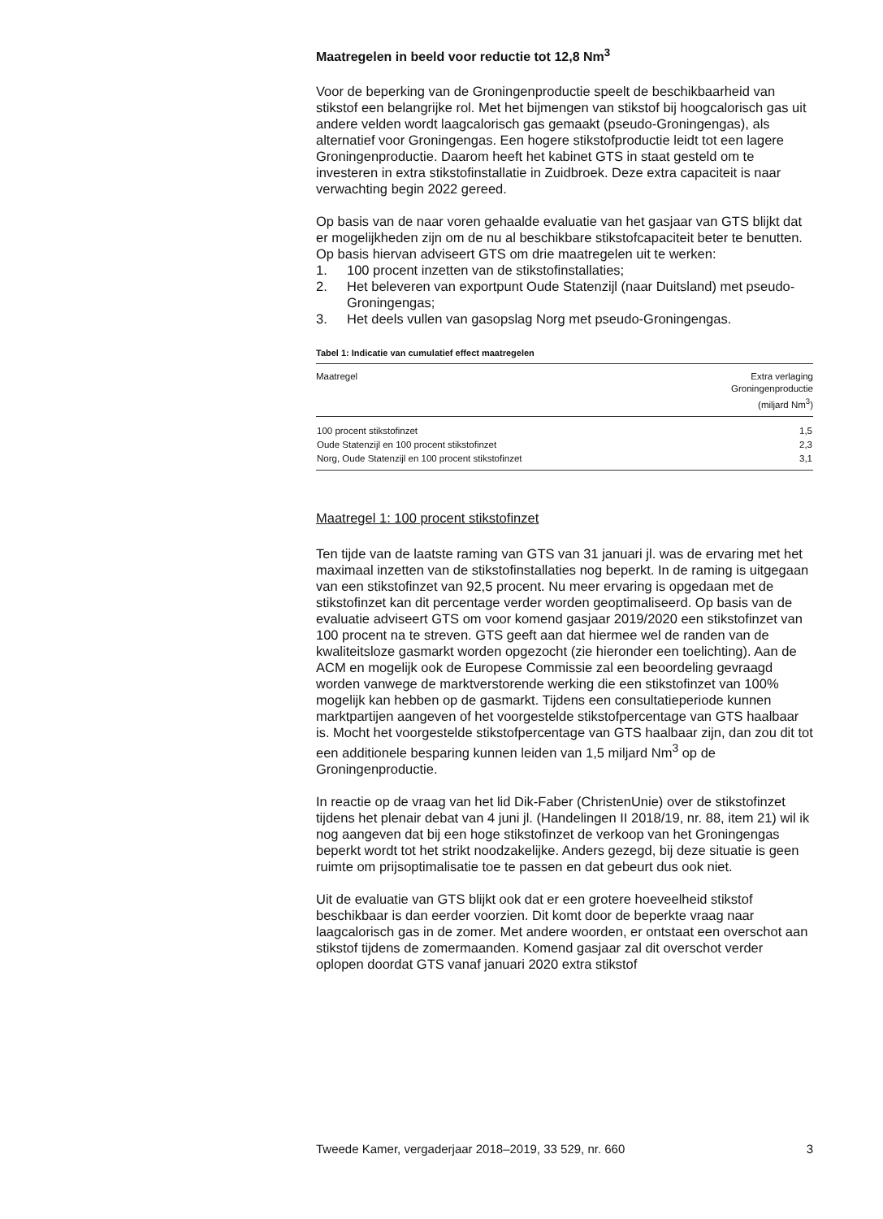Maatregelen in beeld voor reductie tot 12,8 Nm<sup>3</sup>
Voor de beperking van de Groningenproductie speelt de beschikbaarheid van stikstof een belangrijke rol. Met het bijmengen van stikstof bij hoogcalorisch gas uit andere velden wordt laagcalorisch gas gemaakt (pseudo-Groningengas), als alternatief voor Groningengas. Een hogere stikstofproductie leidt tot een lagere Groningenproductie. Daarom heeft het kabinet GTS in staat gesteld om te investeren in extra stikstofinstallatie in Zuidbroek. Deze extra capaciteit is naar verwachting begin 2022 gereed.
Op basis van de naar voren gehaalde evaluatie van het gasjaar van GTS blijkt dat er mogelijkheden zijn om de nu al beschikbare stikstofcapaciteit beter te benutten. Op basis hiervan adviseert GTS om drie maatregelen uit te werken:
1. 100 procent inzetten van de stikstofinstallaties;
2. Het beleveren van exportpunt Oude Statenzijl (naar Duitsland) met pseudo-Groningengas;
3. Het deels vullen van gasopslag Norg met pseudo-Groningengas.
Tabel 1: Indicatie van cumulatief effect maatregelen
| Maatregel | Extra verlaging Groningenproductie (miljard Nm<sup>3</sup>) |
| --- | --- |
| 100 procent stikstofinzet | 1,5 |
| Oude Statenzijl en 100 procent stikstofinzet | 2,3 |
| Norg, Oude Statenzijl en 100 procent stikstofinzet | 3,1 |
Maatregel 1: 100 procent stikstofinzet
Ten tijde van de laatste raming van GTS van 31 januari jl. was de ervaring met het maximaal inzetten van de stikstofinstallaties nog beperkt. In de raming is uitgegaan van een stikstofinzet van 92,5 procent. Nu meer ervaring is opgedaan met de stikstofinzet kan dit percentage verder worden geoptimaliseerd. Op basis van de evaluatie adviseert GTS om voor komend gasjaar 2019/2020 een stikstofinzet van 100 procent na te streven. GTS geeft aan dat hiermee wel de randen van de kwaliteitsloze gasmarkt worden opgezocht (zie hieronder een toelichting). Aan de ACM en mogelijk ook de Europese Commissie zal een beoordeling gevraagd worden vanwege de marktverstorende werking die een stikstofinzet van 100% mogelijk kan hebben op de gasmarkt. Tijdens een consultatieperiode kunnen marktpartijen aangeven of het voorgestelde stikstofpercentage van GTS haalbaar is. Mocht het voorgestelde stikstofpercentage van GTS haalbaar zijn, dan zou dit tot een additionele besparing kunnen leiden van 1,5 miljard Nm<sup>3</sup> op de Groningenproductie.
In reactie op de vraag van het lid Dik-Faber (ChristenUnie) over de stikstofinzet tijdens het plenair debat van 4 juni jl. (Handelingen II 2018/19, nr. 88, item 21) wil ik nog aangeven dat bij een hoge stikstofinzet de verkoop van het Groningengas beperkt wordt tot het strikt noodzakelijke. Anders gezegd, bij deze situatie is geen ruimte om prijsoptimalisatie toe te passen en dat gebeurt dus ook niet.
Uit de evaluatie van GTS blijkt ook dat er een grotere hoeveelheid stikstof beschikbaar is dan eerder voorzien. Dit komt door de beperkte vraag naar laagcalorisch gas in de zomer. Met andere woorden, er ontstaat een overschot aan stikstof tijdens de zomermaanden. Komend gasjaar zal dit overschot verder oplopen doordat GTS vanaf januari 2020 extra stikstof
Tweede Kamer, vergaderjaar 2018–2019, 33 529, nr. 660 3